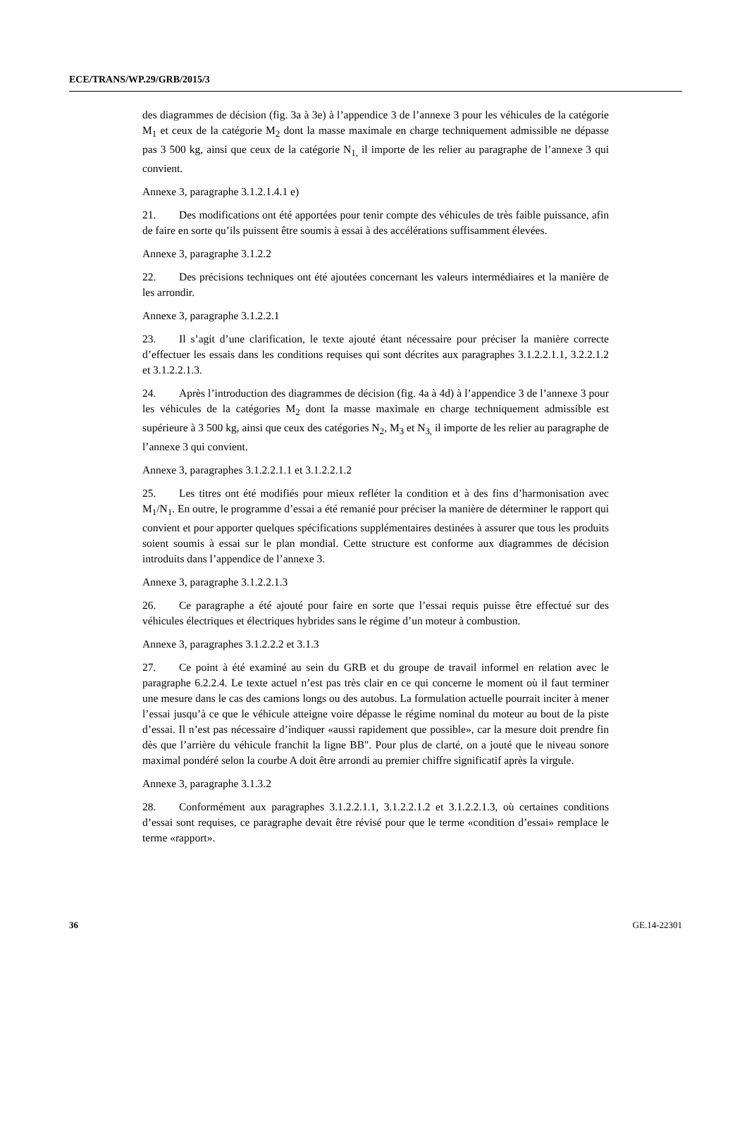ECE/TRANS/WP.29/GRB/2015/3
des diagrammes de décision (fig. 3a à 3e) à l’appendice 3 de l’annexe 3 pour les véhicules de la catégorie M<sub>1</sub> et ceux de la catégorie M<sub>2</sub> dont la masse maximale en charge techniquement admissible ne dépasse pas 3 500 kg, ainsi que ceux de la catégorie N<sub>1,</sub> il importe de les relier au paragraphe de l’annexe 3 qui convient.
Annexe 3, paragraphe 3.1.2.1.4.1 e)
21. Des modifications ont été apportées pour tenir compte des véhicules de très faible puissance, afin de faire en sorte qu’ils puissent être soumis à essai à des accélérations suffisamment élevées.
Annexe 3, paragraphe 3.1.2.2
22. Des précisions techniques ont été ajoutées concernant les valeurs intermédiaires et la manière de les arrondir.
Annexe 3, paragraphe 3.1.2.2.1
23. Il s’agit d’une clarification, le texte ajouté étant nécessaire pour préciser la manière correcte d’effectuer les essais dans les conditions requises qui sont décrites aux paragraphes 3.1.2.2.1.1, 3.2.2.1.2 et 3.1.2.2.1.3.
24. Après l’introduction des diagrammes de décision (fig. 4a à 4d) à l’appendice 3 de l’annexe 3 pour les véhicules de la catégories M<sub>2</sub> dont la masse maximale en charge techniquement admissible est supérieure à 3 500 kg, ainsi que ceux des catégories N<sub>2</sub>, M<sub>3</sub> et N<sub>3,</sub> il importe de les relier au paragraphe de l’annexe 3 qui convient.
Annexe 3, paragraphes 3.1.2.2.1.1 et 3.1.2.2.1.2
25. Les titres ont été modifiés pour mieux refléter la condition et à des fins d’harmonisation avec M<sub>1</sub>/N<sub>1</sub>. En outre, le programme d’essai a été remanié pour préciser la manière de déterminer le rapport qui convient et pour apporter quelques spécifications supplémentaires destinées à assurer que tous les produits soient soumis à essai sur le plan mondial. Cette structure est conforme aux diagrammes de décision introduits dans l’appendice de l’annexe 3.
Annexe 3, paragraphe 3.1.2.2.1.3
26. Ce paragraphe a été ajouté pour faire en sorte que l’essai requis puisse être effectué sur des véhicules électriques et électriques hybrides sans le régime d’un moteur à combustion.
Annexe 3, paragraphes 3.1.2.2.2 et 3.1.3
27. Ce point à été examiné au sein du GRB et du groupe de travail informel en relation avec le paragraphe 6.2.2.4. Le texte actuel n’est pas très clair en ce qui concerne le moment où il faut terminer une mesure dans le cas des camions longs ou des autobus. La formulation actuelle pourrait inciter à mener l’essai jusqu’à ce que le véhicule atteigne voire dépasse le régime nominal du moteur au bout de la piste d’essai. Il n’est pas nécessaire d’indiquer «aussi rapidement que possible», car la mesure doit prendre fin dès que l’arrière du véhicule franchit la ligne BB". Pour plus de clarté, on a jouté que le niveau sonore maximal pondéré selon la courbe A doit être arrondi au premier chiffre significatif après la virgule.
Annexe 3, paragraphe 3.1.3.2
28. Conformément aux paragraphes 3.1.2.2.1.1, 3.1.2.2.1.2 et 3.1.2.2.1.3, où certaines conditions d’essai sont requises, ce paragraphe devait être révisé pour que le terme «condition d’essai» remplace le terme «rapport».
36 GE.14-22301